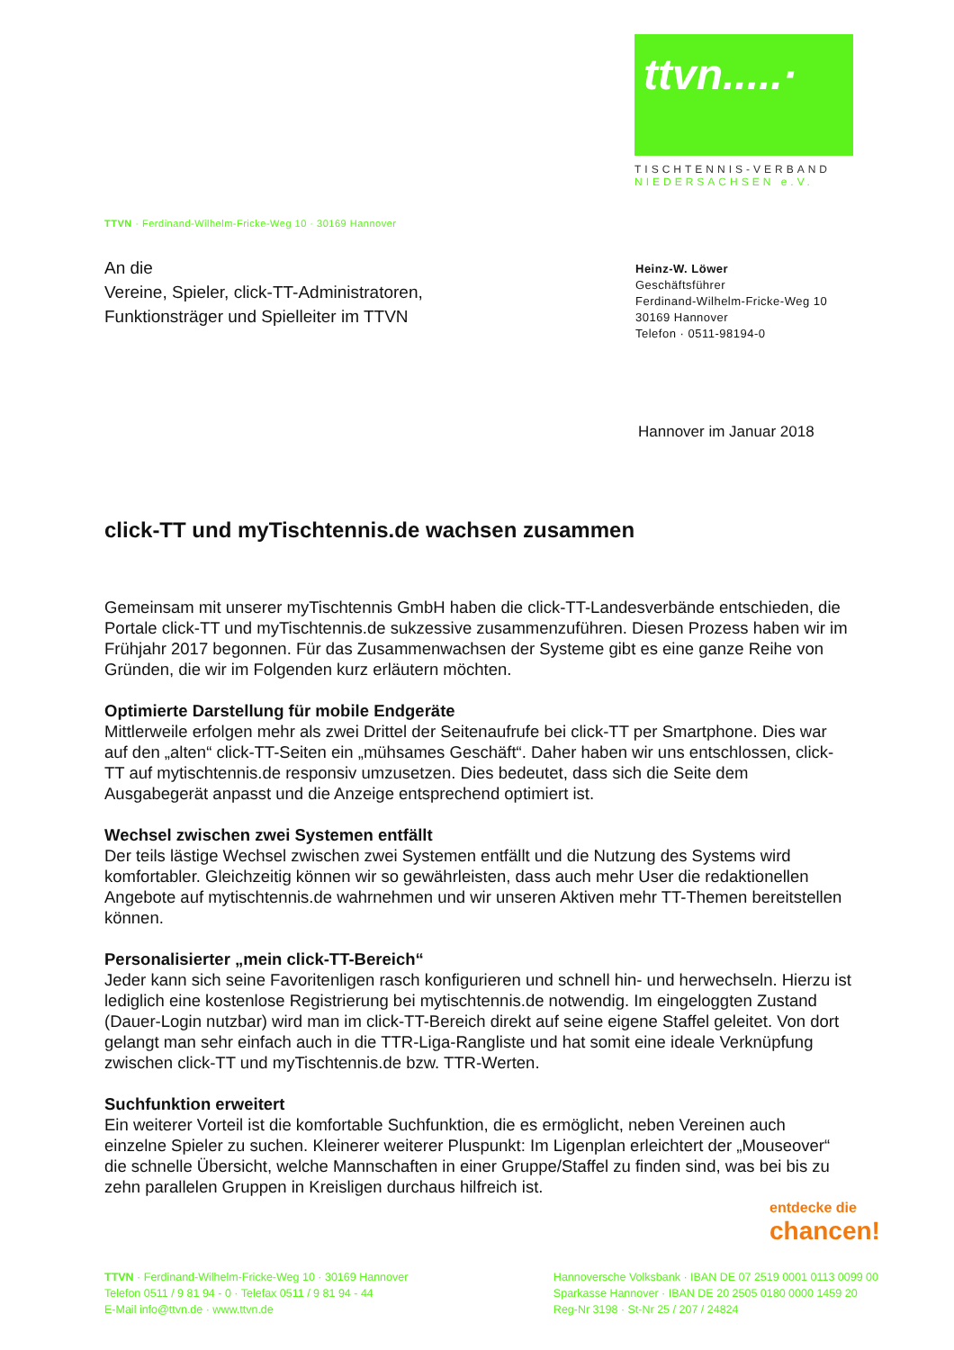ttvn.....·
TISCHTENNIS-VERBAND
NIEDERSACHSEN e.V.
TTVN · Ferdinand-Wilhelm-Fricke-Weg 10 · 30169 Hannover
An die
Vereine, Spieler, click-TT-Administratoren,
Funktionsträger und Spielleiter im TTVN
Heinz-W. Löwer
Geschäftsführer
Ferdinand-Wilhelm-Fricke-Weg 10
30169 Hannover
Telefon · 0511-98194-0
Hannover im Januar 2018
click-TT und myTischtennis.de wachsen zusammen
Gemeinsam mit unserer myTischtennis GmbH haben die click-TT-Landesverbände entschieden, die Portale click-TT und myTischtennis.de sukzessive zusammenzuführen. Diesen Prozess haben wir im Frühjahr 2017 begonnen. Für das Zusammenwachsen der Systeme gibt es eine ganze Reihe von Gründen, die wir im Folgenden kurz erläutern möchten.
Optimierte Darstellung für mobile Endgeräte
Mittlerweile erfolgen mehr als zwei Drittel der Seitenaufrufe bei click-TT per Smartphone. Dies war auf den „alten“ click-TT-Seiten ein „mühsames Geschäft“. Daher haben wir uns entschlossen, click-TT auf mytischtennis.de responsiv umzusetzen. Dies bedeutet, dass sich die Seite dem Ausgabegerät anpasst und die Anzeige entsprechend optimiert ist.
Wechsel zwischen zwei Systemen entfällt
Der teils lästige Wechsel zwischen zwei Systemen entfällt und die Nutzung des Systems wird komfortabler. Gleichzeitig können wir so gewährleisten, dass auch mehr User die redaktionellen Angebote auf mytischtennis.de wahrnehmen und wir unseren Aktiven mehr TT-Themen bereitstellen können.
Personalisierter „mein click-TT-Bereich“
Jeder kann sich seine Favoritenligen rasch konfigurieren und schnell hin- und herwechseln. Hierzu ist lediglich eine kostenlose Registrierung bei mytischtennis.de notwendig. Im eingeloggten Zustand (Dauer-Login nutzbar) wird man im click-TT-Bereich direkt auf seine eigene Staffel geleitet. Von dort gelangt man sehr einfach auch in die TTR-Liga-Rangliste und hat somit eine ideale Verknüpfung zwischen click-TT und myTischtennis.de bzw. TTR-Werten.
Suchfunktion erweitert
Ein weiterer Vorteil ist die komfortable Suchfunktion, die es ermöglicht, neben Vereinen auch einzelne Spieler zu suchen. Kleinerer weiterer Pluspunkt: Im Ligenplan erleichtert der „Mouseover“ die schnelle Übersicht, welche Mannschaften in einer Gruppe/Staffel zu finden sind, was bei bis zu zehn parallelen Gruppen in Kreisligen durchaus hilfreich ist.
entdecke die
chancen!
TTVN · Ferdinand-Wilhelm-Fricke-Weg 10 · 30169 Hannover
Telefon 0511 / 9 81 94 - 0 · Telefax 0511 / 9 81 94 - 44
E-Mail info@ttvn.de · www.ttvn.de
Hannoversche Volksbank · IBAN DE 07 2519 0001 0113 0099 00
Sparkasse Hannover · IBAN DE 20 2505 0180 0000 1459 20
Reg-Nr 3198 · St-Nr 25 / 207 / 24824